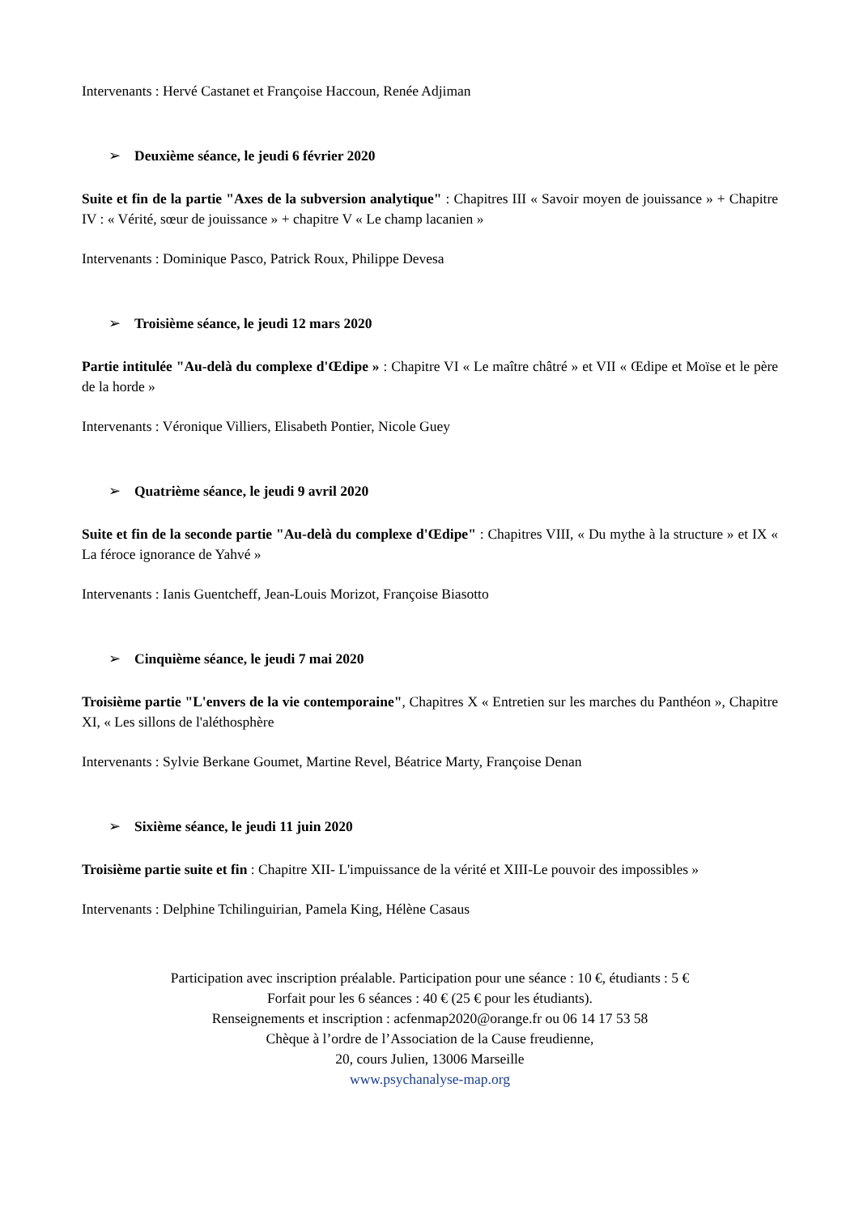Intervenants : Hervé Castanet et Françoise Haccoun, Renée Adjiman
➢ Deuxième séance, le jeudi 6 février 2020
Suite et fin de la partie "Axes de la subversion analytique" : Chapitres III « Savoir moyen de jouissance » + Chapitre IV : « Vérité, sœur de jouissance » + chapitre V « Le champ lacanien »
Intervenants : Dominique Pasco, Patrick Roux, Philippe Devesa
➢ Troisième séance, le jeudi 12 mars 2020
Partie intitulée "Au-delà du complexe d'Œdipe » : Chapitre VI « Le maître châtré » et VII « Œdipe et Moïse et le père de la horde »
Intervenants : Véronique Villiers, Elisabeth Pontier, Nicole Guey
➢ Quatrième séance, le jeudi 9 avril 2020
Suite et fin de la seconde partie "Au-delà du complexe d'Œdipe" : Chapitres VIII, « Du mythe à la structure » et IX « La féroce ignorance de Yahvé »
Intervenants : Ianis Guentcheff, Jean-Louis Morizot, Françoise Biasotto
➢ Cinquième séance, le jeudi 7 mai 2020
Troisième partie "L'envers de la vie contemporaine", Chapitres X « Entretien sur les marches du Panthéon », Chapitre XI, « Les sillons de l'aléthosphère
Intervenants : Sylvie Berkane Goumet, Martine Revel, Béatrice Marty, Françoise Denan
➢ Sixième séance, le jeudi 11 juin 2020
Troisième partie suite et fin : Chapitre XII- L'impuissance de la vérité et XIII-Le pouvoir des impossibles »
Intervenants : Delphine Tchilinguirian, Pamela King, Hélène Casaus
Participation avec inscription préalable. Participation pour une séance : 10 €, étudiants : 5 €
Forfait pour les 6 séances : 40 € (25 € pour les étudiants).
Renseignements et inscription : acfenmap2020@orange.fr ou 06 14 17 53 58
Chèque à l’ordre de l’Association de la Cause freudienne,
20, cours Julien, 13006 Marseille
www.psychanalyse-map.org